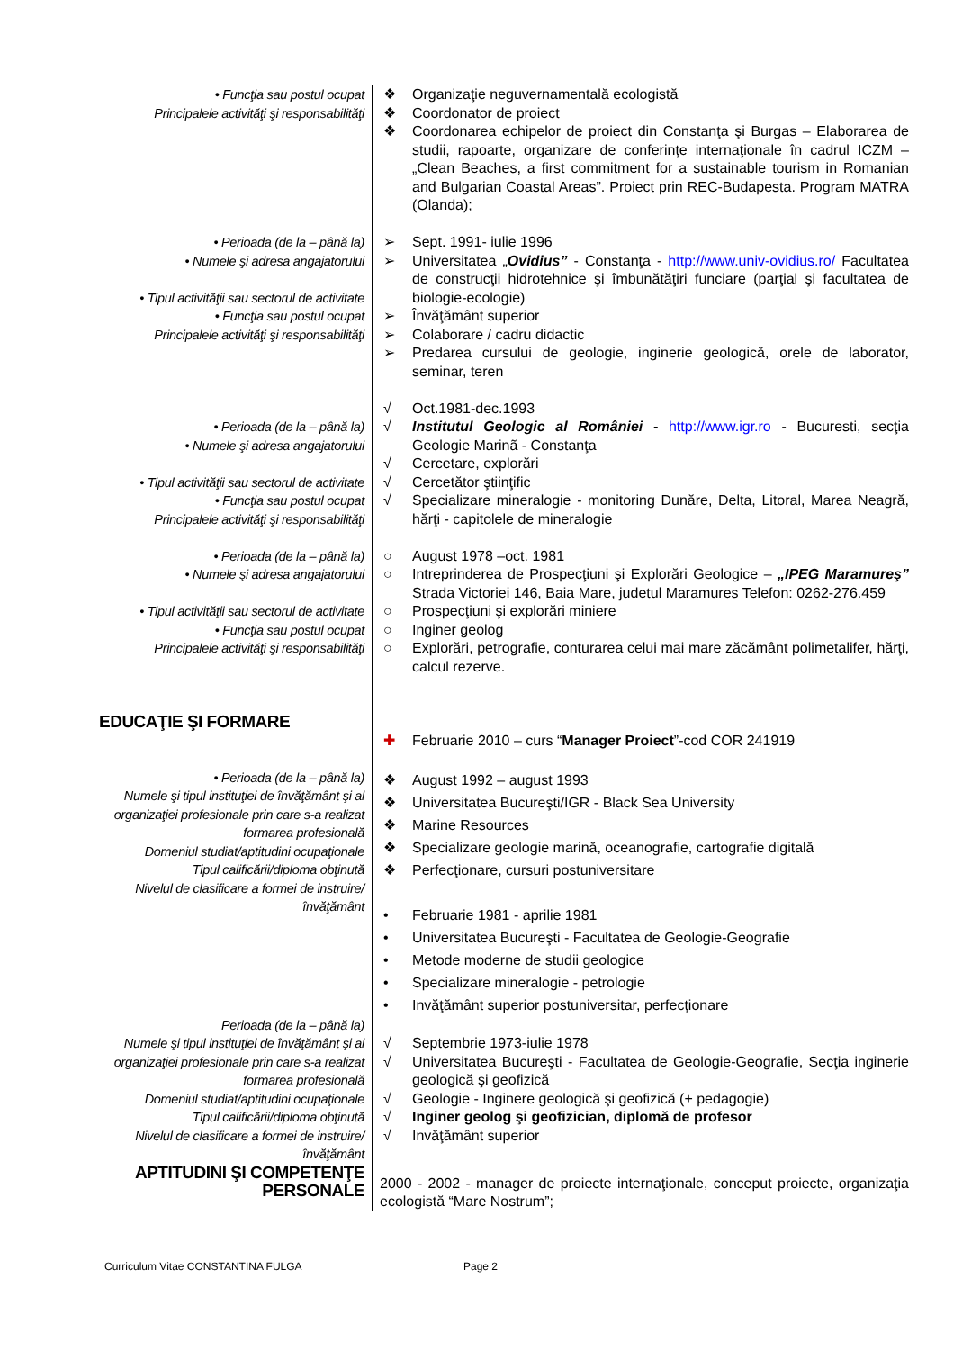| • Funcţia sau postul ocupat Principalele activităţi şi responsabilităţi | ❖ Organizaţie neguvernamentală ecologistă ❖ Coordonator de proiect ❖ Coordonarea echipelor de proiect din Constanţa şi Burgas – Elaborarea de studii, rapoarte, organizare de conferinţe internaţionale în cadrul ICZM – „Clean Beaches, a first commitment for a sustainable tourism in Romanian and Bulgarian Coastal Areas”. Proiect prin REC-Budapesta. Program MATRA (Olanda); |
| • Perioada (de la – până la) • Numele şi adresa angajatorului • Tipul activităţii sau sectorul de activitate • Funcţia sau postul ocupat Principalele activităţi şi responsabilităţi | ➢ Sept. 1991- iulie 1996 ➢ Universitatea „ Ovidius” - Constanţa - http://www.univ-ovidius.ro/ Facultatea de construcţii hidrotehnice şi îmbunătăţiri funciare (parţial şi facultatea de biologie-ecologie) ➢ Învăţământ superior ➢ Colaborare / cadru didactic ➢ Predarea cursului de geologie, inginerie geologică, orele de laborator, seminar, teren |
| • Perioada (de la – până la) • Numele şi adresa angajatorului • Tipul activităţii sau sectorul de activitate • Funcţia sau postul ocupat Principalele activităţi şi responsabilităţi | √ Oct.1981-dec.1993 √ Institutul Geologic al României - http://www.igr.ro - Bucuresti, secţia Geologie Marinã - Constanţa √ Cercetare, explorări √ Cercetător ştiinţific √ Specializare mineralogie - monitoring Dunăre, Delta, Litoral, Marea Neagră, hărţi - capitolele de mineralogie |
| • Perioada (de la – până la) • Numele şi adresa angajatorului • Tipul activităţii sau sectorul de activitate • Funcţia sau postul ocupat Principalele activităţi şi responsabilităţi | ○ August 1978 –oct. 1981 ○ Intreprinderea de Prospecţiuni şi Explorări Geologice – „IPEG Maramureş” Strada Victoriei 146, Baia Mare, judetul Maramures Telefon: 0262-276.459 ○ Prospecţiuni şi explorări miniere ○ Inginer geolog ○ Explorări, petrografie, conturarea celui mai mare zăcământ polimetalifer, hărţi, calcul rezerve. |
| EDUCAŢIE ŞI FORMARE | ✚ Februarie 2010 – curs “ Manager Proiect ”-cod COR 241919 |
| • Perioada (de la – până la) Numele şi tipul instituţiei de învăţământ şi al organizaţiei profesionale prin care s-a realizat formarea profesională Domeniul studiat/aptitudini ocupaţionale Tipul calificării/diploma obţinută Nivelul de clasificare a formei de instruire/învăţământ | ❖ August 1992 – august 1993 ❖ Universitatea Bucureşti/IGR - Black Sea University ❖ Marine Resources ❖ Specializare geologie marină, oceanografie, cartografie digitală ❖ Perfecţionare, cursuri postuniversitare • Februarie 1981 - aprilie 1981 • Universitatea Bucureşti - Facultatea de Geologie-Geografie • Metode moderne de studii geologice • Specializare mineralogie - petrologie • Invăţământ superior postuniversitar, perfecţionare |
| Perioada (de la – până la) Numele şi tipul instituţiei de învăţământ şi al organizaţiei profesionale prin care s-a realizat formarea profesională Domeniul studiat/aptitudini ocupaţionale Tipul calificării/diploma obţinută Nivelul de clasificare a formei de instruire/învăţământ | √ Septembrie 1973-iulie 1978 √ Universitatea Bucureşti - Facultatea de Geologie-Geografie, Secţia inginerie geologică şi geofizică √ Geologie - Inginere geologică şi geofizică (+ pedagogie) √ Inginer geolog şi geofizician, diplomă de profesor √ Invăţământ superior |
| APTITUDINI ŞI COMPETENŢE PERSONALE | 2000 - 2002 - manager de proiecte internaţionale, conceput proiecte, organizaţia ecologistă “Mare Nostrum”; |
Curriculum Vitae CONSTANTINA FULGA
Page 2